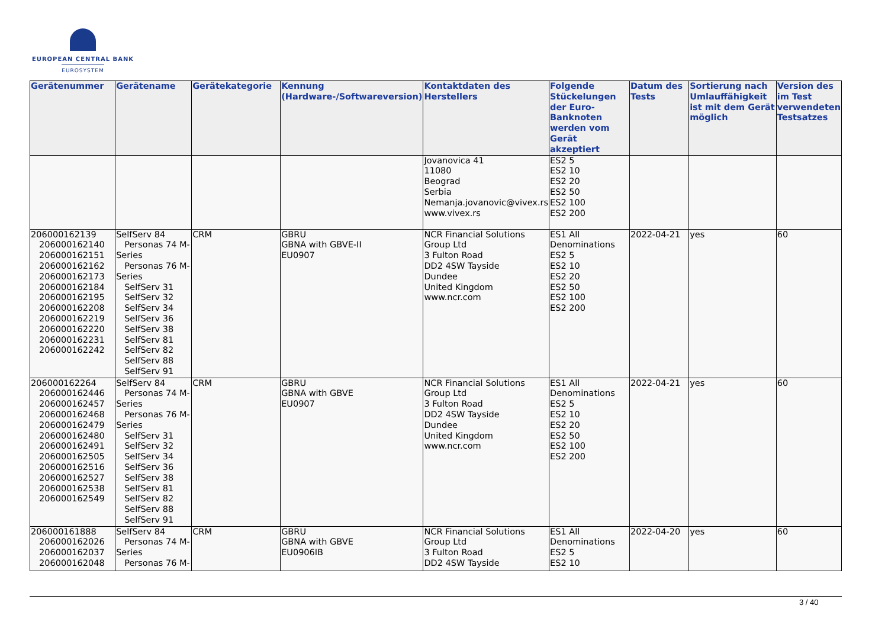EUROPEAN CENTRAL BANK
EUROSYSTEM
| Gerätenummer | Gerätename | Gerätekategorie | Kennung (Hardware-/Softwareversion) | Kontaktdaten des Herstellers | Folgende Stückelungen der Euro-Banknoten werden vom Gerät akzeptiert | Datum des Tests | Sortierung nach Umlauffähigkeit ist mit dem Gerät möglich | Version des im Test verwendeten Testsatzes |
| --- | --- | --- | --- | --- | --- | --- | --- | --- |
| | | | | Jovanovica 41 11080 Beograd Serbia Nemanja.jovanovic@vivex.rs www.vivex.rs | ES2 5 ES2 10 ES2 20 ES2 50 ES2 100 ES2 200 | | | |
| 206000162139 206000162140 206000162151 206000162162 206000162173 206000162184 206000162195 206000162208 206000162219 206000162220 206000162231 206000162242 | SelfServ 84 Personas 74 M- Series Personas 76 M- Series SelfServ 31 SelfServ 32 SelfServ 34 SelfServ 36 SelfServ 38 SelfServ 81 SelfServ 82 SelfServ 88 SelfServ 91 | CRM | GBRU GBNA with GBVE-II EU0907 | NCR Financial Solutions Group Ltd 3 Fulton Road DD2 4SW Tayside Dundee United Kingdom www.ncr.com | ES1 All Denominations ES2 5 ES2 10 ES2 20 ES2 50 ES2 100 ES2 200 | 2022-04-21 | yes | 60 |
| 206000162264 206000162446 206000162457 206000162468 206000162479 206000162480 206000162491 206000162505 206000162516 206000162527 206000162538 206000162549 | SelfServ 84 Personas 74 M- Series Personas 76 M- Series SelfServ 31 SelfServ 32 SelfServ 34 SelfServ 36 SelfServ 38 SelfServ 81 SelfServ 82 SelfServ 88 SelfServ 91 | CRM | GBRU GBNA with GBVE EU0907 | NCR Financial Solutions Group Ltd 3 Fulton Road DD2 4SW Tayside Dundee United Kingdom www.ncr.com | ES1 All Denominations ES2 5 ES2 10 ES2 20 ES2 50 ES2 100 ES2 200 | 2022-04-21 | yes | 60 |
| 206000161888 206000162026 206000162037 206000162048 | SelfServ 84 Personas 74 M- Series Personas 76 M- | CRM | GBRU GBNA with GBVE EU0906IB | NCR Financial Solutions Group Ltd 3 Fulton Road DD2 4SW Tayside | ES1 All Denominations ES2 5 ES2 10 | 2022-04-20 | yes | 60 |
3 / 40